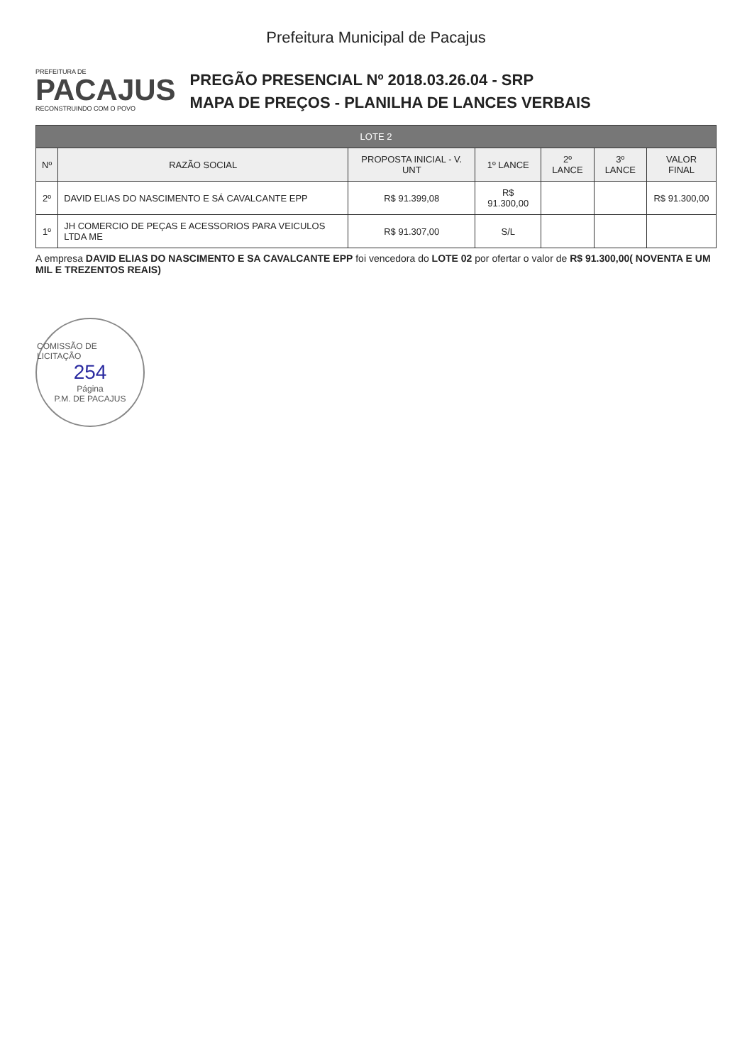Prefeitura Municipal de Pacajus
PREFEITURA DE
PACAJUS
RECONSTRUINDO COM O POVO
PREGÃO PRESENCIAL Nº 2018.03.26.04 - SRP
MAPA DE PREÇOS - PLANILHA DE LANCES VERBAIS
| LOTE 2 | | | | | | |
| --- | --- | --- | --- | --- | --- | --- |
| Nº | RAZÃO SOCIAL | PROPOSTA INICIAL - V. UNT | 1º LANCE | 2º LANCE | 3º LANCE | VALOR FINAL |
| 2º | DAVID ELIAS DO NASCIMENTO E SÁ CAVALCANTE EPP | R$ 91.399,08 | R$ 91.300,00 | | | R$ 91.300,00 |
| 1º | JH COMERCIO DE PEÇAS E ACESSORIOS PARA VEICULOS LTDA ME | R$ 91.307,00 | S/L | | | |
A empresa DAVID ELIAS DO NASCIMENTO E SA CAVALCANTE EPP foi vencedora do LOTE 02 por ofertar o valor de R$ 91.300,00( NOVENTA E UM MIL E TREZENTOS REAIS)
COMISSÃO DE LICITAÇÃO
254
Página
P.M. DE PACAJUS